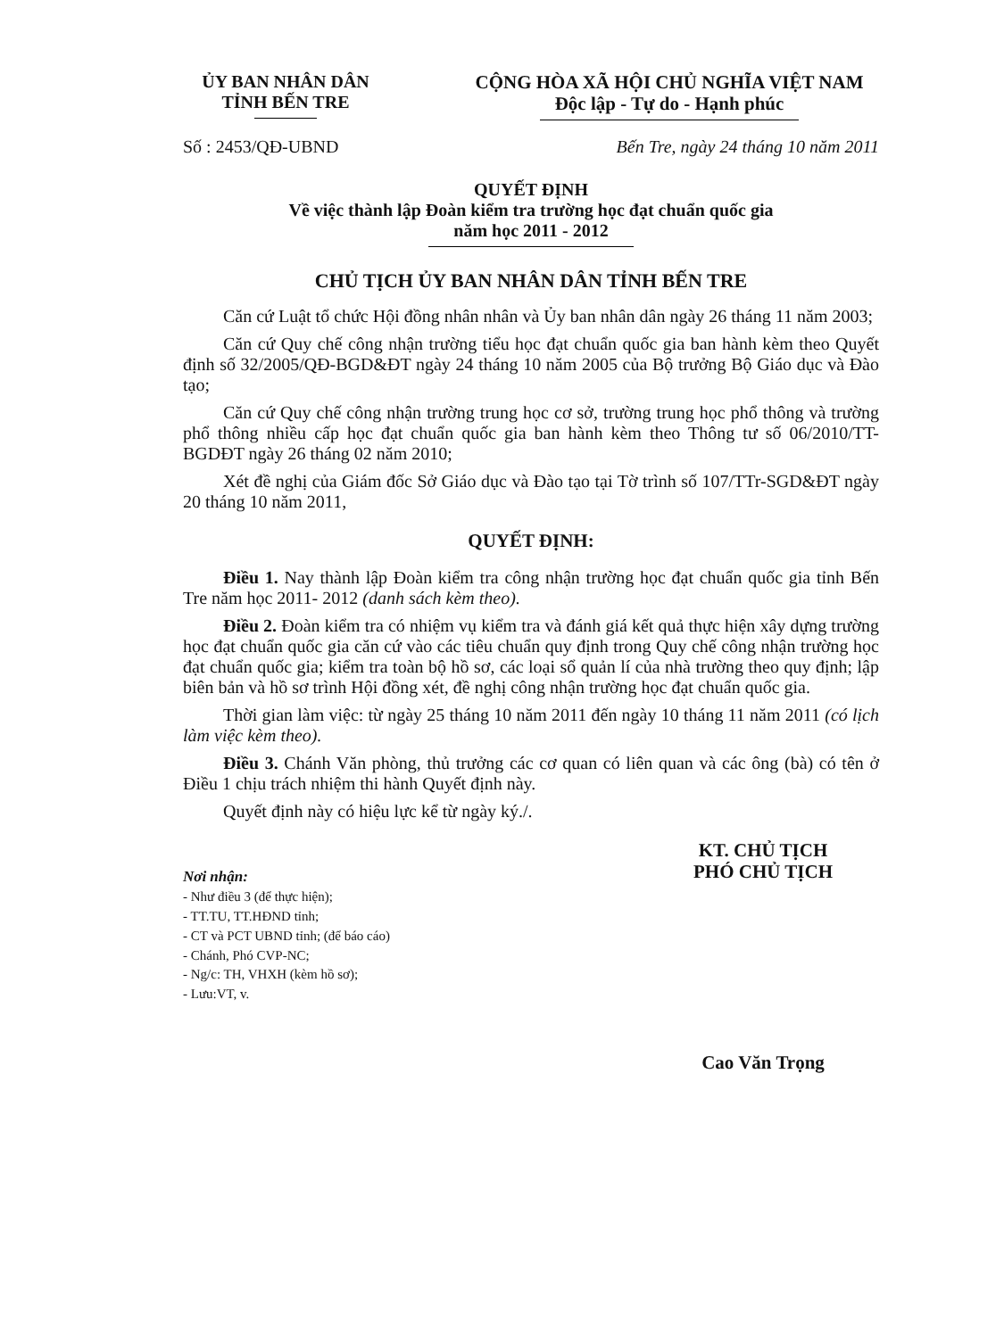ỦY BAN NHÂN DÂN
TỈNH BẾN TRE
CỘNG HÒA XÃ HỘI CHỦ NGHĨA VIỆT NAM
Độc lập - Tự do - Hạnh phúc
Số : 2453/QĐ-UBND Bến Tre, ngày 24 tháng 10 năm 2011
QUYẾT ĐỊNH
Về việc thành lập Đoàn kiểm tra trường học đạt chuẩn quốc gia
năm học 2011 - 2012
CHỦ TỊCH ỦY BAN NHÂN DÂN TỈNH BẾN TRE
Căn cứ Luật tổ chức Hội đồng nhân nhân và Ủy ban nhân dân ngày 26 tháng 11 năm 2003;
Căn cứ Quy chế công nhận trường tiểu học đạt chuẩn quốc gia ban hành kèm theo Quyết định số 32/2005/QĐ-BGD&ĐT ngày 24 tháng 10 năm 2005 của Bộ trưởng Bộ Giáo dục và Đào tạo;
Căn cứ Quy chế công nhận trường trung học cơ sở, trường trung học phổ thông và trường phổ thông nhiều cấp học đạt chuẩn quốc gia ban hành kèm theo Thông tư số 06/2010/TT-BGDĐT ngày 26 tháng 02 năm 2010;
Xét đề nghị của Giám đốc Sở Giáo dục và Đào tạo tại Tờ trình số 107/TTr-SGD&ĐT ngày 20 tháng 10 năm 2011,
QUYẾT ĐỊNH:
Điều 1. Nay thành lập Đoàn kiểm tra công nhận trường học đạt chuẩn quốc gia tỉnh Bến Tre năm học 2011- 2012 (danh sách kèm theo).
Điều 2. Đoàn kiểm tra có nhiệm vụ kiểm tra và đánh giá kết quả thực hiện xây dựng trường học đạt chuẩn quốc gia căn cứ vào các tiêu chuẩn quy định trong Quy chế công nhận trường học đạt chuẩn quốc gia; kiểm tra toàn bộ hồ sơ, các loại sổ quản lí của nhà trường theo quy định; lập biên bản và hồ sơ trình Hội đồng xét, đề nghị công nhận trường học đạt chuẩn quốc gia.
Thời gian làm việc: từ ngày 25 tháng 10 năm 2011 đến ngày 10 tháng 11 năm 2011 (có lịch làm việc kèm theo).
Điều 3. Chánh Văn phòng, thủ trưởng các cơ quan có liên quan và các ông (bà) có tên ở Điều 1 chịu trách nhiệm thi hành Quyết định này.
Quyết định này có hiệu lực kể từ ngày ký./.
Nơi nhận:
- Như điều 3 (để thực hiện);
- TT.TU, TT.HĐND tỉnh;
- CT và PCT UBND tỉnh; (để báo cáo)
- Chánh, Phó CVP-NC;
- Ng/c: TH, VHXH (kèm hồ sơ);
- Lưu:VT, v.
KT. CHỦ TỊCH
PHÓ CHỦ TỊCH
Cao Văn Trọng